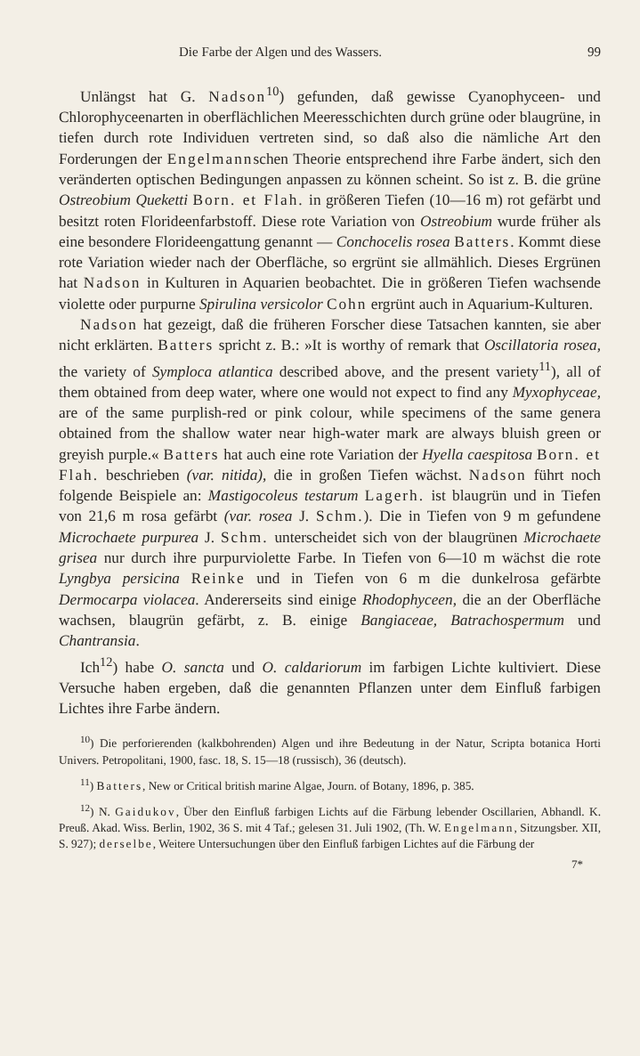Die Farbe der Algen und des Wassers. 99
Unlängst hat G. Nadson<sup>10</sup>) gefunden, daß gewisse Cyanophyceen- und Chlorophyceenarten in oberflächlichen Meeresschichten durch grüne oder blaugrüne, in tiefen durch rote Individuen vertreten sind, so daß also die nämliche Art den Forderungen der Engelmannschen Theorie entsprechend ihre Farbe ändert, sich den veränderten optischen Bedingungen anpassen zu können scheint. So ist z. B. die grüne Ostreobium Queketti Born. et Flah. in größeren Tiefen (10—16 m) rot gefärbt und besitzt roten Florideenfarbstoff. Diese rote Variation von Ostreobium wurde früher als eine besondere Florideengattung genannt — Conchocelis rosea Batters. Kommt diese rote Variation wieder nach der Oberfläche, so ergrünt sie allmählich. Dieses Ergrünen hat Nadson in Kulturen in Aquarien beobachtet. Die in größeren Tiefen wachsende violette oder purpurne Spirulina versicolor Cohn ergrünt auch in Aquarium-Kulturen.
Nadson hat gezeigt, daß die früheren Forscher diese Tatsachen kannten, sie aber nicht erklärten. Batters spricht z. B.: »It is worthy of remark that Oscillatoria rosea, the variety of Symploca atlantica described above, and the present variety<sup>11</sup>), all of them obtained from deep water, where one would not expect to find any Myxophyceae, are of the same purplish-red or pink colour, while specimens of the same genera obtained from the shallow water near high-water mark are always bluish green or greyish purple.« Batters hat auch eine rote Variation der Hyella caespitosa Born. et Flah. beschrieben (var. nitida), die in großen Tiefen wächst. Nadson führt noch folgende Beispiele an: Mastigocoleus testarum Lagerh. ist blaugrün und in Tiefen von 21,6 m rosa gefärbt (var. rosea J. Schm.). Die in Tiefen von 9 m gefundene Microchaete purpurea J. Schm. unterscheidet sich von der blaugrünen Microchaete grisea nur durch ihre purpurviolette Farbe. In Tiefen von 6—10 m wächst die rote Lyngbya persicina Reinke und in Tiefen von 6 m die dunkelrosa gefärbte Dermocarpa violacea. Andererseits sind einige Rhodophyceen, die an der Oberfläche wachsen, blaugrün gefärbt, z. B. einige Bangiaceae, Batrachospermum und Chantransia.
Ich<sup>12</sup>) habe O. sancta und O. caldariorum im farbigen Lichte kultiviert. Diese Versuche haben ergeben, daß die genannten Pflanzen unter dem Einfluß farbigen Lichtes ihre Farbe ändern.
<sup>10</sup>) Die perforierenden (kalkbohrenden) Algen und ihre Bedeutung in der Natur, Scripta botanica Horti Univers. Petropolitani, 1900, fasc. 18, S. 15—18 (russisch), 36 (deutsch).
<sup>11</sup>) Batters, New or Critical british marine Algae, Journ. of Botany, 1896, p. 385.
<sup>12</sup>) N. Gaidukov, Über den Einfluß farbigen Lichts auf die Färbung lebender Oscillarien, Abhandl. K. Preuß. Akad. Wiss. Berlin, 1902, 36 S. mit 4 Taf.; gelesen 31. Juli 1902, (Th. W. Engelmann, Sitzungsber. XII, S. 927); derselbe, Weitere Untersuchungen über den Einfluß farbigen Lichtes auf die Färbung der
7*